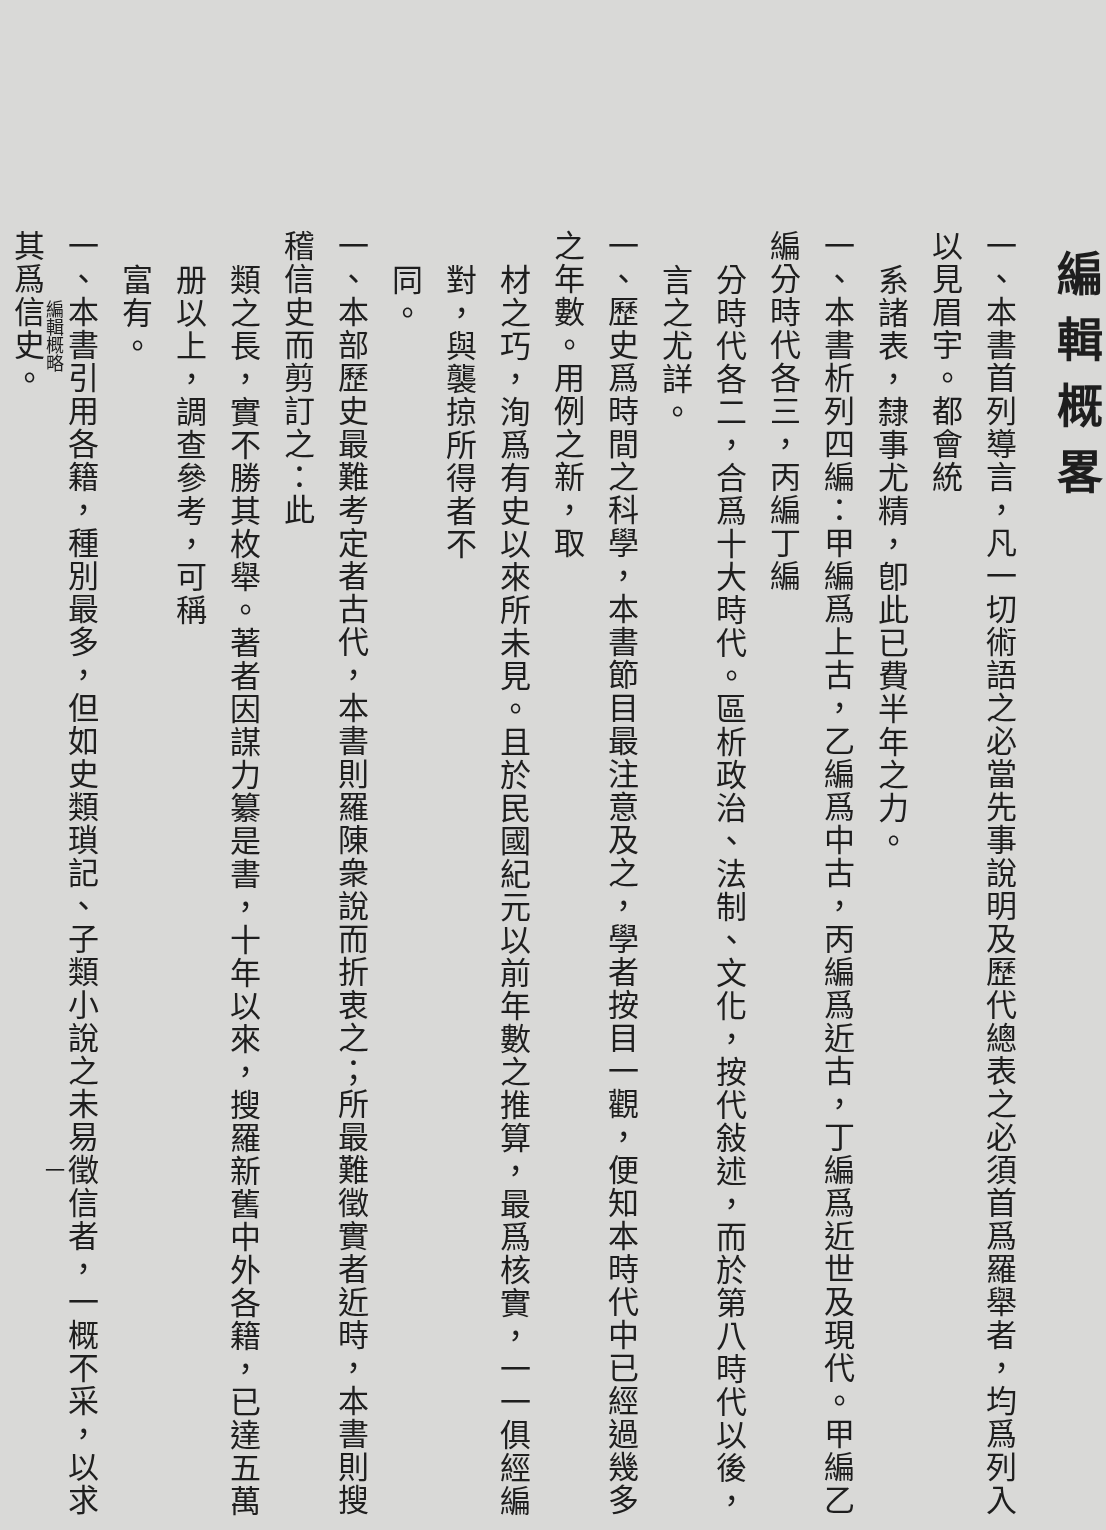編輯概略
一
編輯概畧
一、本書首列導言，凡一切術語之必當先事說明及歷代總表之必須首爲羅舉者，均爲列入以見眉宇。都會統
系諸表，隸事尤精，卽此已費半年之力。
一、本書析列四編：甲編爲上古，乙編爲中古，丙編爲近古，丁編爲近世及現代。甲編乙編分時代各三，丙編丁編
分時代各二，合爲十大時代。區析政治、法制、文化，按代敍述，而於第八時代以後，言之尤詳。
一、歷史爲時間之科學，本書節目最注意及之，學者按目一觀，便知本時代中已經過幾多之年數。用例之新，取
材之巧，洵爲有史以來所未見。且於民國紀元以前年數之推算，最爲核實，一一俱經編對，與襲掠所得者不
同。
一、本部歷史最難考定者古代，本書則羅陳衆說而折衷之；所最難徵實者近時，本書則搜稽信史而剪訂之：此
類之長，實不勝其枚舉。著者因謀力纂是書，十年以來，搜羅新舊中外各籍，已達五萬册以上，調查參考，可稱
富有。
一、本書引用各籍，種別最多，但如史類瑣記、子類小說之未易徵信者，一概不采，以求其爲信史。